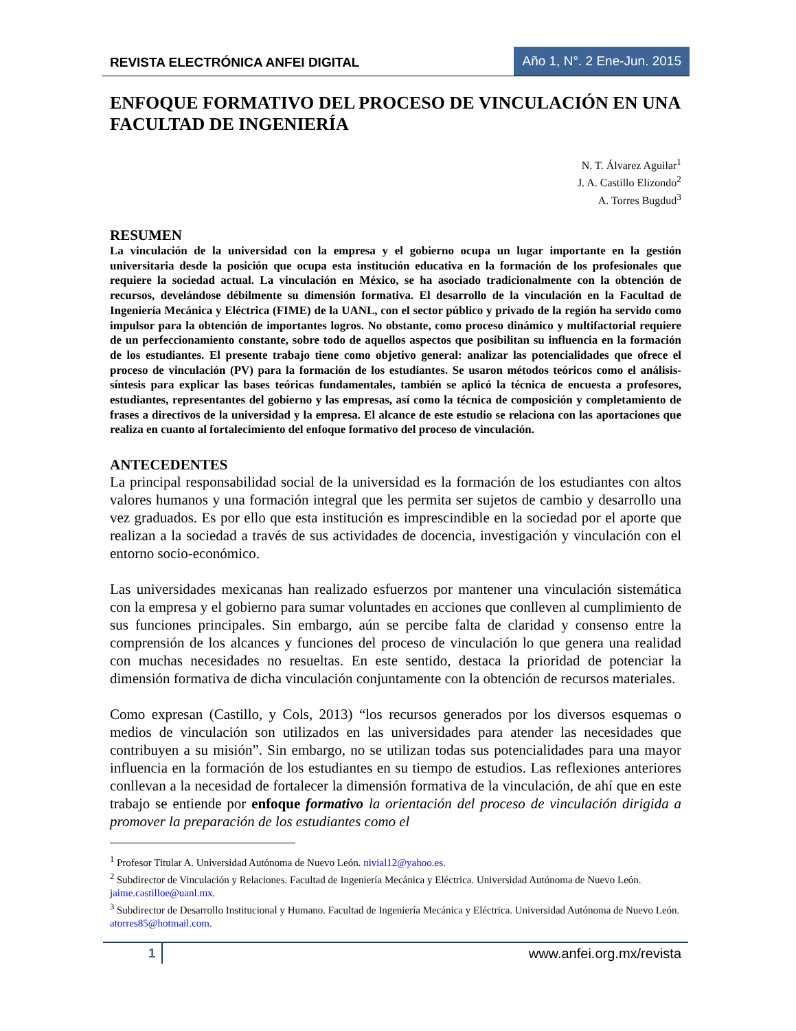REVISTA ELECTRÓNICA ANFEI DIGITAL Año 1, N°. 2 Ene-Jun. 2015
ENFOQUE FORMATIVO DEL PROCESO DE VINCULACIÓN EN UNA FACULTAD DE INGENIERÍA
N. T. Álvarez Aguilar<sup>1</sup>
J. A. Castillo Elizondo<sup>2</sup>
A. Torres Bugdud<sup>3</sup>
RESUMEN
La vinculación de la universidad con la empresa y el gobierno ocupa un lugar importante en la gestión universitaria desde la posición que ocupa esta institución educativa en la formación de los profesionales que requiere la sociedad actual. La vinculación en México, se ha asociado tradicionalmente con la obtención de recursos, develándose débilmente su dimensión formativa. El desarrollo de la vinculación en la Facultad de Ingeniería Mecánica y Eléctrica (FIME) de la UANL, con el sector público y privado de la región ha servido como impulsor para la obtención de importantes logros. No obstante, como proceso dinámico y multifactorial requiere de un perfeccionamiento constante, sobre todo de aquellos aspectos que posibilitan su influencia en la formación de los estudiantes. El presente trabajo tiene como objetivo general: analizar las potencialidades que ofrece el proceso de vinculación (PV) para la formación de los estudiantes. Se usaron métodos teóricos como el análisis-síntesis para explicar las bases teóricas fundamentales, también se aplicó la técnica de encuesta a profesores, estudiantes, representantes del gobierno y las empresas, así como la técnica de composición y completamiento de frases a directivos de la universidad y la empresa. El alcance de este estudio se relaciona con las aportaciones que realiza en cuanto al fortalecimiento del enfoque formativo del proceso de vinculación.
ANTECEDENTES
La principal responsabilidad social de la universidad es la formación de los estudiantes con altos valores humanos y una formación integral que les permita ser sujetos de cambio y desarrollo una vez graduados. Es por ello que esta institución es imprescindible en la sociedad por el aporte que realizan a la sociedad a través de sus actividades de docencia, investigación y vinculación con el entorno socio-económico.
Las universidades mexicanas han realizado esfuerzos por mantener una vinculación sistemática con la empresa y el gobierno para sumar voluntades en acciones que conlleven al cumplimiento de sus funciones principales. Sin embargo, aún se percibe falta de claridad y consenso entre la comprensión de los alcances y funciones del proceso de vinculación lo que genera una realidad con muchas necesidades no resueltas. En este sentido, destaca la prioridad de potenciar la dimensión formativa de dicha vinculación conjuntamente con la obtención de recursos materiales.
Como expresan (Castillo, y Cols, 2013) “los recursos generados por los diversos esquemas o medios de vinculación son utilizados en las universidades para atender las necesidades que contribuyen a su misión”. Sin embargo, no se utilizan todas sus potencialidades para una mayor influencia en la formación de los estudiantes en su tiempo de estudios. Las reflexiones anteriores conllevan a la necesidad de fortalecer la dimensión formativa de la vinculación, de ahí que en este trabajo se entiende por enfoque formativo la orientación del proceso de vinculación dirigida a promover la preparación de los estudiantes como el
<sup>1</sup> Profesor Titular A. Universidad Autónoma de Nuevo León. nivial12@yahoo.es.
<sup>2</sup> Subdirector de Vinculación y Relaciones. Facultad de Ingeniería Mecánica y Eléctrica. Universidad Autónoma de Nuevo León. jaime.castilloe@uanl.mx.
<sup>3</sup> Subdirector de Desarrollo Institucional y Humano. Facultad de Ingeniería Mecánica y Eléctrica. Universidad Autónoma de Nuevo León. atorres85@hotmail.com.
1 www.anfei.org.mx/revista